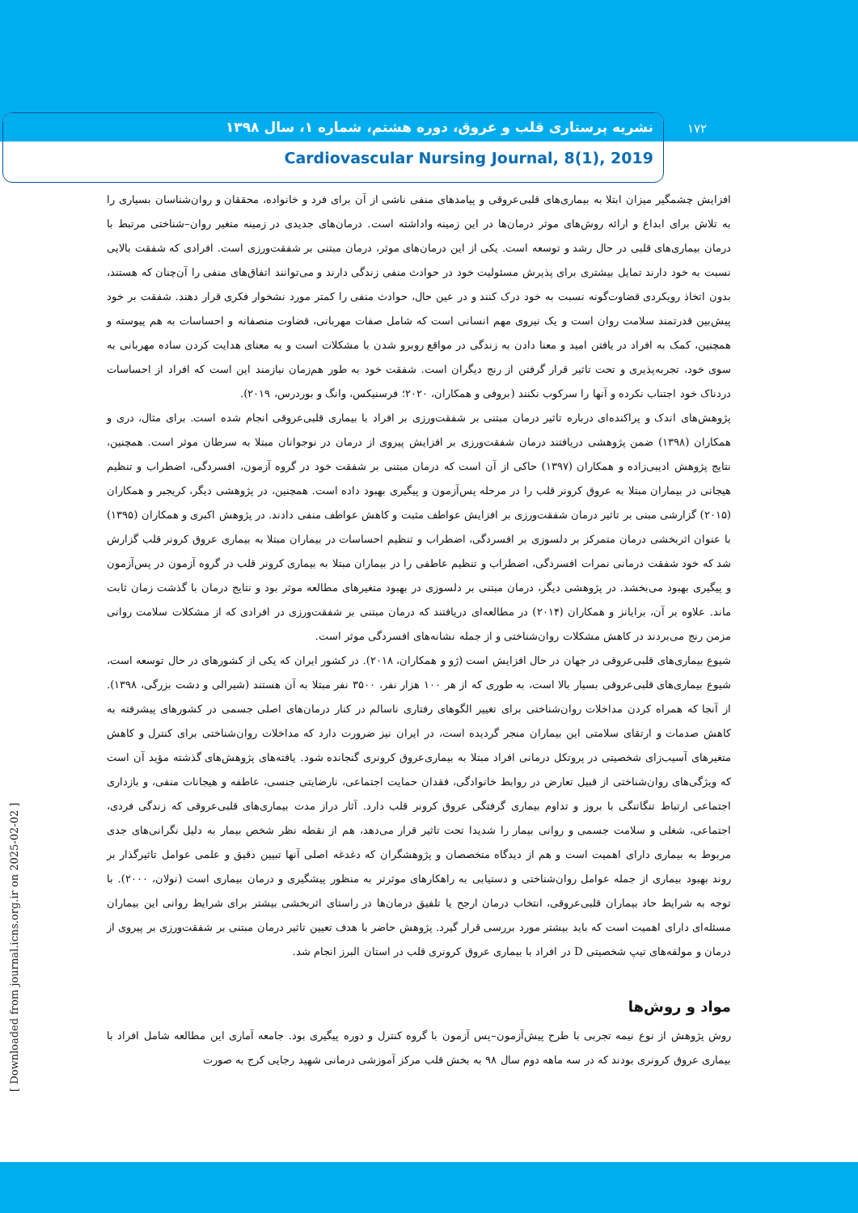۱۷۲
نشریه پرستاری قلب و عروق، دوره هشتم، شماره ۱، سال ۱۳۹۸
Cardiovascular Nursing Journal, 8(1), 2019
افزایش چشمگیر میزان ابتلا به بیماری‌های قلبی‌عروقی و پیامدهای منفی ناشی از آن برای فرد و خانواده، محققان و روان‌شناسان بسیاری را به تلاش برای ابداع و ارائه روش‌های موثر درمان‌ها در این زمینه واداشته است. درمان‌های جدیدی در زمینه متغیر روان–شناختی مرتبط با درمان بیماری‌های قلبی در حال رشد و توسعه است. یکی از این درمان‌های موثر، درمان مبتنی بر شفقت‌ورزی است. افرادی که شفقت بالایی نسبت به خود دارند تمایل بیشتری برای پذیرش مسئولیت خود در حوادث منفی زندگی دارند و می‌توانند اتفاق‌های منفی را آن‌چنان که هستند، بدون اتخاذ رویکردی قضاوت‌گونه نسبت به خود درک کنند و در عین حال، حوادث منفی را کمتر مورد نشخوار فکری قرار دهند. شفقت بر خود پیش‌بین قدرتمند سلامت روان است و یک نیروی مهم انسانی است که شامل صفات مهربانی، قضاوت منصفانه و احساسات به هم پیوسته و همچنین، کمک به افراد در یافتن امید و معنا دادن به زندگی در مواقع روبرو شدن با مشکلات است و به معنای هدایت کردن ساده مهربانی به سوی خود، تجربه‌پذیری و تحت تاثیر قرار گرفتن از رنج دیگران است. شفقت خود به طور هم‌زمان نیازمند این است که افراد از احساسات دردناک خود اجتناب نکرده و آنها را سرکوب نکنند (بروفی و همکاران، ۲۰۲۰؛ فرسنیکس، وانگ و بوردرس، ۲۰۱۹).
پژوهش‌های اندک و پراکنده‌ای درباره تاثیر درمان مبتنی بر شفقت‌ورزی بر افراد با بیماری قلبی‌عروقی انجام شده است. برای مثال، دری و همکاران (۱۳۹۸) ضمن پژوهشی دریافتند درمان شفقت‌ورزی بر افزایش پیروی از درمان در نوجوانان مبتلا به سرطان موثر است. همچنین، نتایج پژوهش ادیبی‌زاده و همکاران (۱۳۹۷) حاکی از آن است که درمان مبتنی بر شفقت خود در گروه آزمون، افسردگی، اضطراب و تنظیم هیجانی در بیماران مبتلا به عروق کرونر قلب را در مرحله پس‌آزمون و پیگیری بهبود داده است. همچنین، در پژوهشی دیگر، کریجبر و همکاران (۲۰۱۵) گزارشی مبنی بر تاثیر درمان شفقت‌ورزی بر افزایش عواطف مثبت و کاهش عواطف منفی دادند. در پژوهش اکبری و همکاران (۱۳۹۵) با عنوان اثربخشی درمان متمرکز بر دلسوزی بر افسردگی، اضطراب و تنظیم احساسات در بیماران مبتلا به بیماری عروق کرونر قلب گزارش شد که خود شفقت درمانی نمرات افسردگی، اضطراب و تنظیم عاطفی را در بیماران مبتلا به بیماری کرونر قلب در گروه آزمون در پس‌آزمون و پیگیری بهبود می‌بخشد. در پژوهشی دیگر، درمان مبتنی بر دلسوزی در بهبود متغیرهای مطالعه موثر بود و نتایج درمان با گذشت زمان ثابت ماند. علاوه بر آن، برایانز و همکاران (۲۰۱۴) در مطالعه‌ای دریافتند که درمان مبتنی بر شفقت‌ورزی در افرادی که از مشکلات سلامت روانی مزمن رنج می‌بردند در کاهش مشکلات روان‌شناختی و از جمله نشانه‌های افسردگی موثر است.
شیوع بیماری‌های قلبی‌عروقی در جهان در حال افزایش است (ژو و همکاران، ۲۰۱۸). در کشور ایران که یکی از کشورهای در حال توسعه است، شیوع بیماری‌های قلبی‌عروقی بسیار بالا است، به طوری که از هر ۱۰۰ هزار نفر، ۳۵۰۰ نفر مبتلا به آن هستند (شیرالی و دشت بزرگی، ۱۳۹۸). از آنجا که همراه کردن مداخلات روان‌شناختی برای تغییر الگوهای رفتاری ناسالم در کنار درمان‌های اصلی جسمی در کشورهای پیشرفته به کاهش صدمات و ارتقای سلامتی این بیماران منجر گردیده است، در ایران نیز ضرورت دارد که مداخلات روان‌شناختی برای کنترل و کاهش متغیرهای آسیب‌زای شخصیتی در پروتکل درمانی افراد مبتلا به بیماری‌عروق کرونری گنجانده شود. یافته‌های پژوهش‌های گذشته مؤید آن است که ویژگی‌های روان‌شناختی از قبیل تعارض در روابط خانوادگی، فقدان حمایت اجتماعی، نارضایتی جنسی، عاطفه و هیجانات منفی، و بازداری اجتماعی ارتباط تنگاتنگی با بروز و تداوم بیماری گرفتگی عروق کرونر قلب دارد. آثار دراز مدت بیماری‌های قلبی‌عروقی که زندگی فردی، اجتماعی، شغلی و سلامت جسمی و روانی بیمار را شدیدا تحت تاثیر قرار می‌دهد، هم از نقطه نظر شخص بیمار به دلیل نگرانی‌های جدی مربوط به بیماری دارای اهمیت است و هم از دیدگاه متخصصان و پژوهشگران که دغدغه اصلی آنها تبیین دقیق و علمی عوامل تاثیرگذار بر روند بهبود بیماری از جمله عوامل روان‌شناختی و دستیابی به راهکارهای موثرتر به منظور پیشگیری و درمان بیماری است (نولان، ۲۰۰۰). با توجه به شرایط حاد بیماران قلبی‌عروقی، انتخاب درمان ارجح یا تلفیق درمان‌ها در راستای اثربخشی بیشتر برای شرایط روانی این بیماران مسئله‌ای دارای اهمیت است که باید بیشتر مورد بررسی قرار گیرد. پژوهش حاضر با هدف تعیین تاثیر درمان مبتنی بر شفقت‌ورزی بر پیروی از درمان و مولفه‌های تیپ شخصیتی D در افراد با بیماری عروق کرونری قلب در استان البرز انجام شد.
مواد و روش‌ها
روش پژوهش از نوع نیمه تجربی با طرح پیش‌آزمون–پس آزمون با گروه کنترل و دوره پیگیری بود. جامعه آماری این مطالعه شامل افراد با بیماری عروق کرونری بودند که در سه ماهه دوم سال ۹۸ به بخش قلب مرکز آموزشی درمانی شهید رجایی کرج به صورت
[ Downloaded from journal.icns.org.ir on 2025-02-02 ]